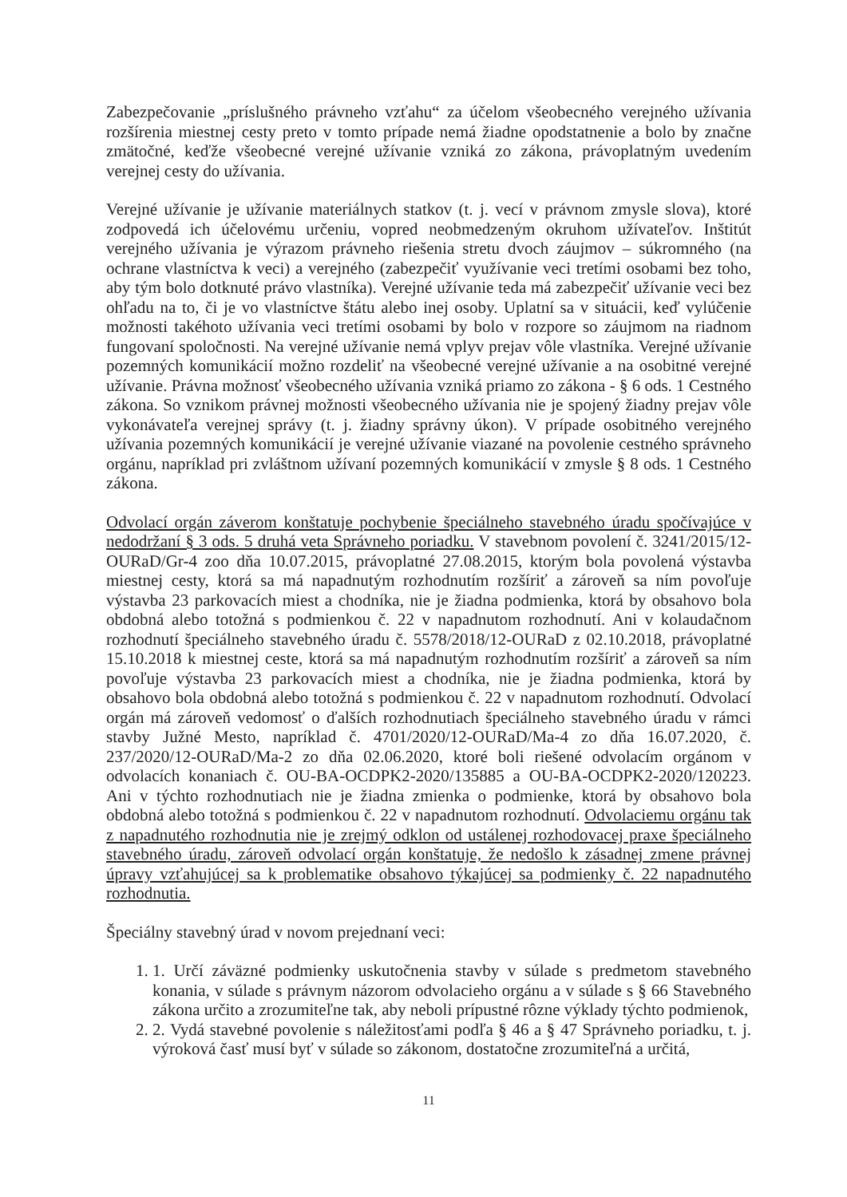Zabezpečovanie „príslušného právneho vzťahu“ za účelom všeobecného verejného užívania rozšírenia miestnej cesty preto v tomto prípade nemá žiadne opodstatnenie a bolo by značne zmätočné, keďže všeobecné verejné užívanie vzniká zo zákona, právoplatným uvedením verejnej cesty do užívania.
Verejné užívanie je užívanie materiálnych statkov (t. j. vecí v právnom zmysle slova), ktoré zodpovedá ich účelovému určeniu, vopred neobmedzeným okruhom užívateľov. Inštitút verejného užívania je výrazom právneho riešenia stretu dvoch záujmov – súkromného (na ochrane vlastníctva k veci) a verejného (zabezpečiť využívanie veci tretími osobami bez toho, aby tým bolo dotknuté právo vlastníka). Verejné užívanie teda má zabezpečiť užívanie veci bez ohľadu na to, či je vo vlastníctve štátu alebo inej osoby. Uplatní sa v situácii, keď vylúčenie možnosti takéhoto užívania veci tretími osobami by bolo v rozpore so záujmom na riadnom fungovaní spoločnosti. Na verejné užívanie nemá vplyv prejav vôle vlastníka. Verejné užívanie pozemných komunikácií možno rozdeliť na všeobecné verejné užívanie a na osobitné verejné užívanie. Právna možnosť všeobecného užívania vzniká priamo zo zákona - § 6 ods. 1 Cestného zákona. So vznikom právnej možnosti všeobecného užívania nie je spojený žiadny prejav vôle vykonávateľa verejnej správy (t. j. žiadny správny úkon). V prípade osobitného verejného užívania pozemných komunikácií je verejné užívanie viazané na povolenie cestného správneho orgánu, napríklad pri zvláštnom užívaní pozemných komunikácií v zmysle § 8 ods. 1 Cestného zákona.
Odvolací orgán záverom konštatuje pochybenie špeciálneho stavebného úradu spočívajúce v nedodržaní § 3 ods. 5 druhá veta Správneho poriadku. V stavebnom povolení č. 3241/2015/12-OURaD/Gr-4 zoo dňa 10.07.2015, právoplatné 27.08.2015, ktorým bola povolená výstavba miestnej cesty, ktorá sa má napadnutým rozhodnutím rozšíriť a zároveň sa ním povoľuje výstavba 23 parkovacích miest a chodníka, nie je žiadna podmienka, ktorá by obsahovo bola obdobná alebo totožná s podmienkou č. 22 v napadnutom rozhodnutí. Ani v kolaudačnom rozhodnutí špeciálneho stavebného úradu č. 5578/2018/12-OURaD z 02.10.2018, právoplatné 15.10.2018 k miestnej ceste, ktorá sa má napadnutým rozhodnutím rozšíriť a zároveň sa ním povoľuje výstavba 23 parkovacích miest a chodníka, nie je žiadna podmienka, ktorá by obsahovo bola obdobná alebo totožná s podmienkou č. 22 v napadnutom rozhodnutí. Odvolací orgán má zároveň vedomosť o ďalších rozhodnutiach špeciálneho stavebného úradu v rámci stavby Južné Mesto, napríklad č. 4701/2020/12-OURaD/Ma-4 zo dňa 16.07.2020, č. 237/2020/12-OURaD/Ma-2 zo dňa 02.06.2020, ktoré boli riešené odvolacím orgánom v odvolacích konaniach č. OU-BA-OCDPK2-2020/135885 a OU-BA-OCDPK2-2020/120223. Ani v týchto rozhodnutiach nie je žiadna zmienka o podmienke, ktorá by obsahovo bola obdobná alebo totožná s podmienkou č. 22 v napadnutom rozhodnutí. Odvolaciemu orgánu tak z napadnutého rozhodnutia nie je zrejmý odklon od ustálenej rozhodovacej praxe špeciálneho stavebného úradu, zároveň odvolací orgán konštatuje, že nedošlo k zásadnej zmene právnej úpravy vzťahujúcej sa k problematike obsahovo týkajúcej sa podmienky č. 22 napadnutého rozhodnutia.
Špeciálny stavebný úrad v novom prejednaní veci:
1. 1. Určí záväzné podmienky uskutočnenia stavby v súlade s predmetom stavebného konania, v súlade s právnym názorom odvolacieho orgánu a v súlade s § 66 Stavebného zákona určito a zrozumiteľne tak, aby neboli prípustné rôzne výklady týchto podmienok,
2. 2. Vydá stavebné povolenie s náležitosťami podľa § 46 a § 47 Správneho poriadku, t. j. výroková časť musí byť v súlade so zákonom, dostatočne zrozumiteľná a určitá,
11